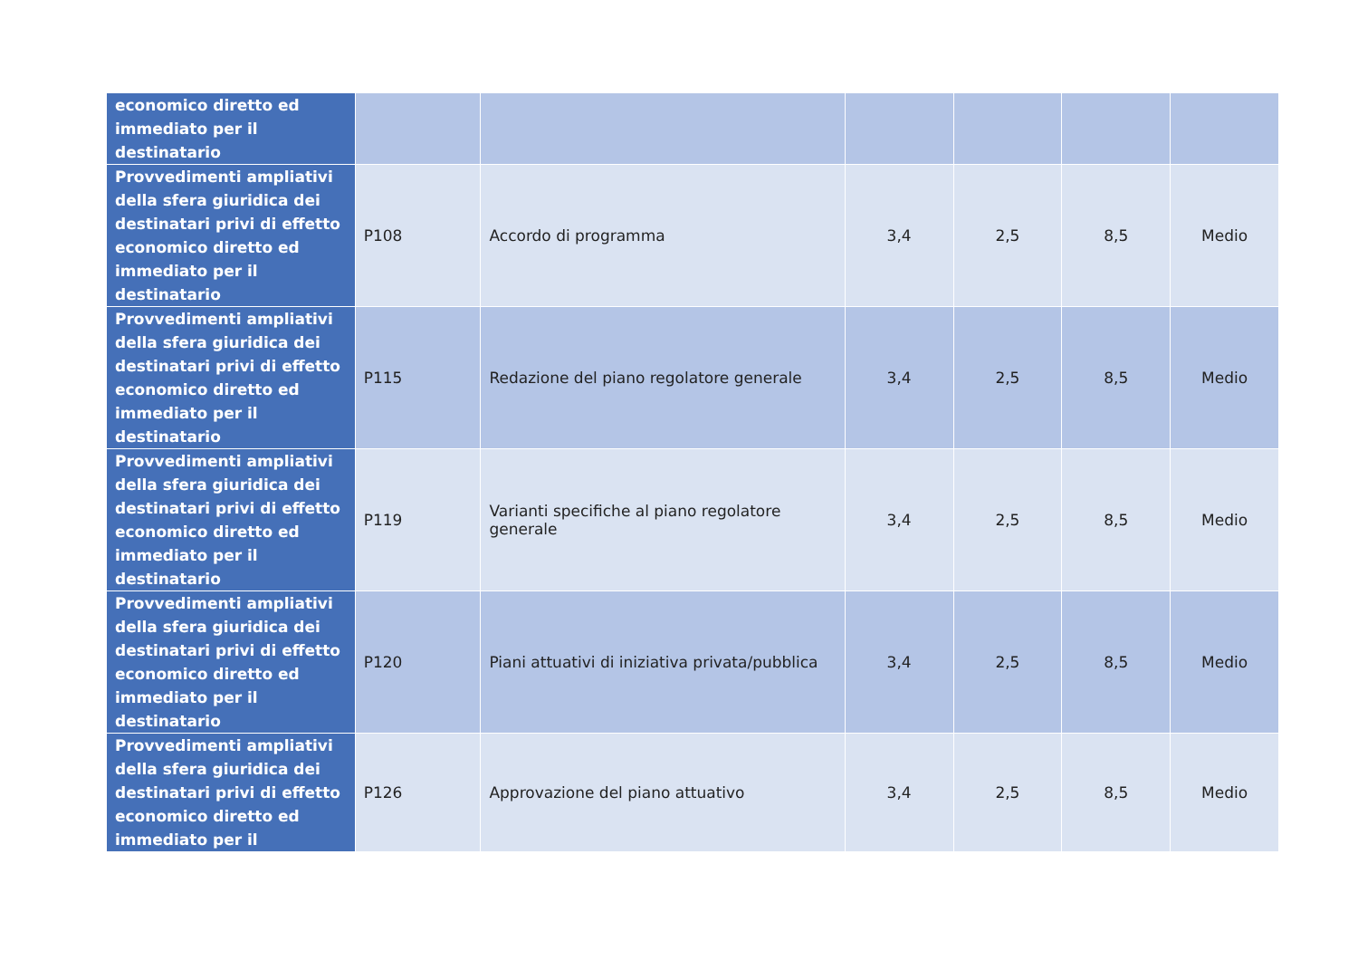| economico diretto ed immediato per il destinatario | | | | | | |
| Provvedimenti ampliativi della sfera giuridica dei destinatari privi di effetto economico diretto ed immediato per il destinatario | P108 | Accordo di programma | 3,4 | 2,5 | 8,5 | Medio |
| Provvedimenti ampliativi della sfera giuridica dei destinatari privi di effetto economico diretto ed immediato per il destinatario | P115 | Redazione del piano regolatore generale | 3,4 | 2,5 | 8,5 | Medio |
| Provvedimenti ampliativi della sfera giuridica dei destinatari privi di effetto economico diretto ed immediato per il destinatario | P119 | Varianti specifiche al piano regolatore generale | 3,4 | 2,5 | 8,5 | Medio |
| Provvedimenti ampliativi della sfera giuridica dei destinatari privi di effetto economico diretto ed immediato per il destinatario | P120 | Piani attuativi di iniziativa privata/pubblica | 3,4 | 2,5 | 8,5 | Medio |
| Provvedimenti ampliativi della sfera giuridica dei destinatari privi di effetto economico diretto ed immediato per il | P126 | Approvazione del piano attuativo | 3,4 | 2,5 | 8,5 | Medio |